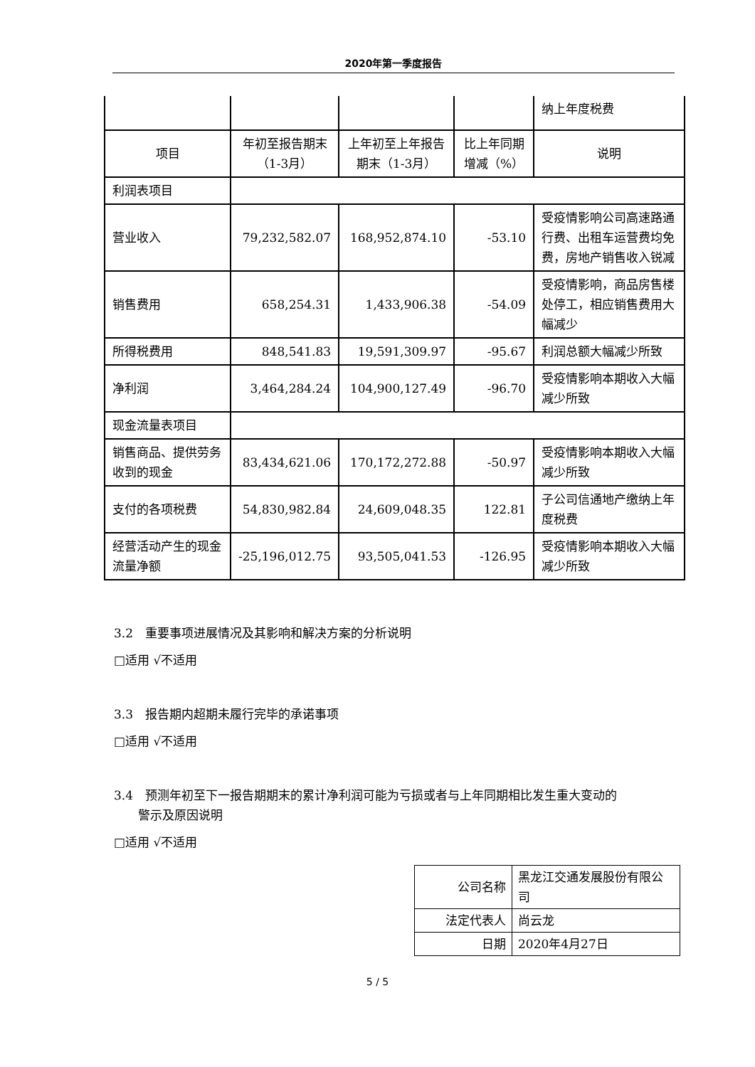2020年第一季度报告
| | | | | 纳上年度税费 |
| 项目 | 年初至报告期末（1-3月） | 上年初至上年报告期末（1-3月） | 比上年同期增减（%） | 说明 |
| 利润表项目 | | | | |
| 营业收入 | 79,232,582.07 | 168,952,874.10 | -53.10 | 受疫情影响公司高速路通行费、出租车运营费均免费，房地产销售收入锐减 |
| 销售费用 | 658,254.31 | 1,433,906.38 | -54.09 | 受疫情影响，商品房售楼处停工，相应销售费用大幅减少 |
| 所得税费用 | 848,541.83 | 19,591,309.97 | -95.67 | 利润总额大幅减少所致 |
| 净利润 | 3,464,284.24 | 104,900,127.49 | -96.70 | 受疫情影响本期收入大幅减少所致 |
| 现金流量表项目 | | | | |
| 销售商品、提供劳务收到的现金 | 83,434,621.06 | 170,172,272.88 | -50.97 | 受疫情影响本期收入大幅减少所致 |
| 支付的各项税费 | 54,830,982.84 | 24,609,048.35 | 122.81 | 子公司信通地产缴纳上年度税费 |
| 经营活动产生的现金流量净额 | -25,196,012.75 | 93,505,041.53 | -126.95 | 受疫情影响本期收入大幅减少所致 |
3.2　重要事项进展情况及其影响和解决方案的分析说明
□适用 √不适用
3.3　报告期内超期未履行完毕的承诺事项
□适用 √不适用
3.4　预测年初至下一报告期期末的累计净利润可能为亏损或者与上年同期相比发生重大变动的
　　警示及原因说明
□适用 √不适用
| 公司名称 | 黑龙江交通发展股份有限公司 |
| 法定代表人 | 尚云龙 |
| 日期 | 2020年4月27日 |
5 / 5